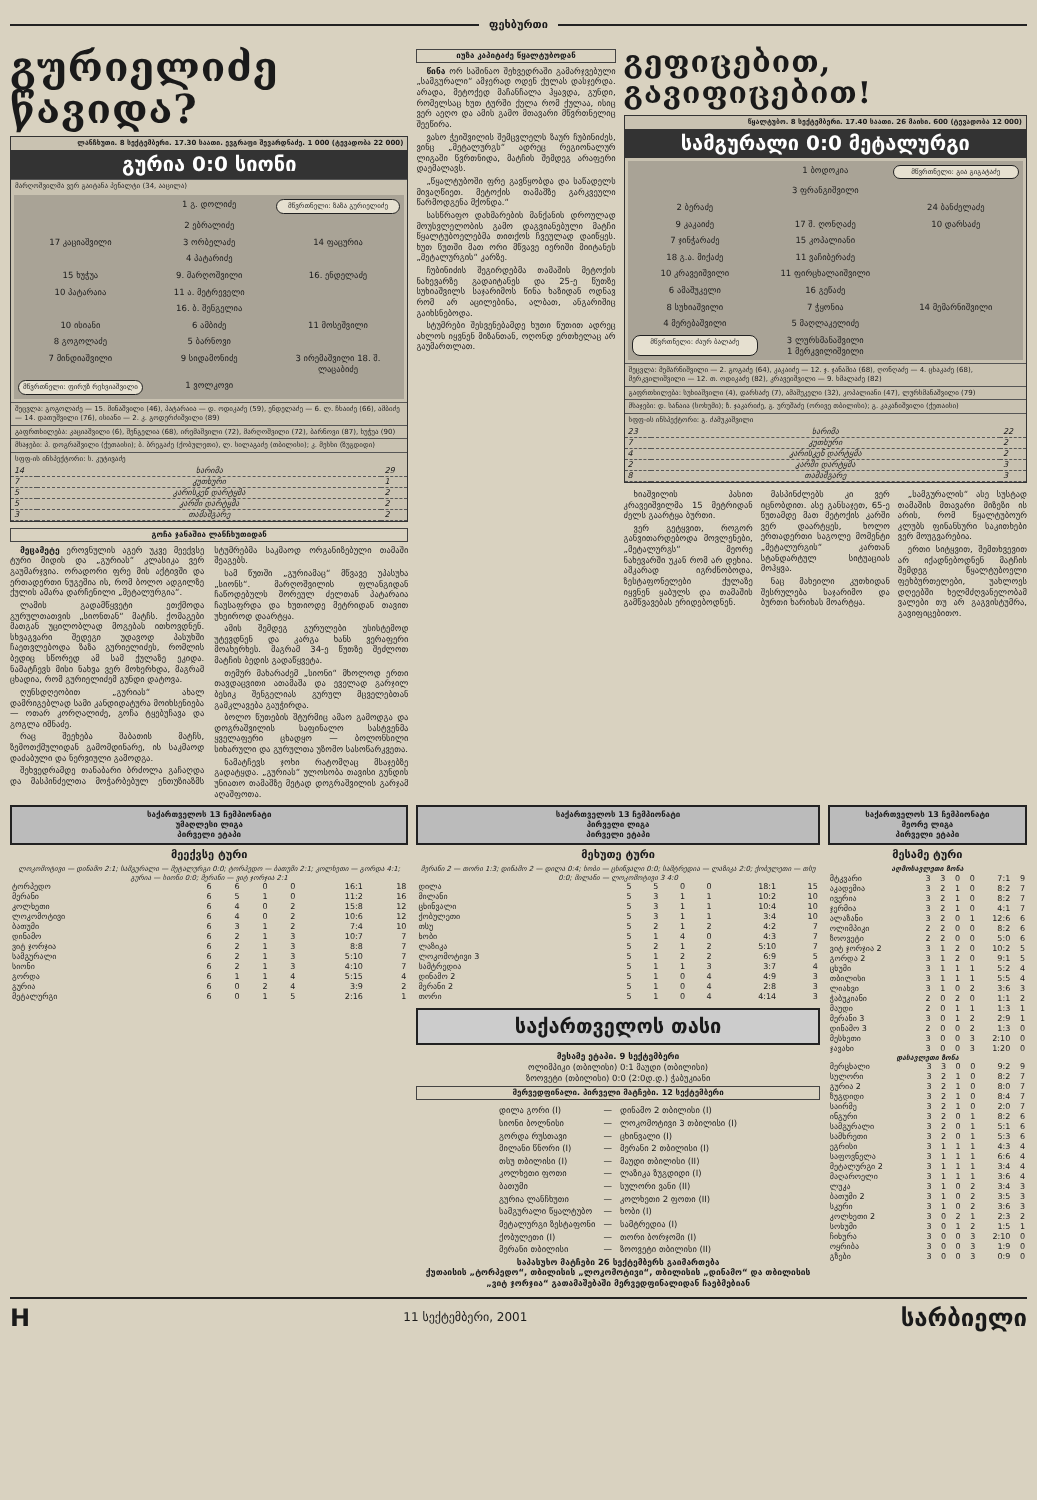ფეხბურთი
გურიელიძე წავიდა?
ლანჩხუთი. 8 სექტემბერი. 17.30 საათი. ევგრაფი შევარდნაძე. 1 000 (ტევადობა 22 000)
გურია 0:0 სიონი
მარღოშვილმა ვერ გაიტანა პენალტი (34, ააცილა)
1 გ. დოლიძე
მწვრთნელი: ზაზა გურიელიძე
2 ებრალიძე
17 კაციაშვილი
3 ორბელაძე
14 ფაცურია
4 პატარიძე
15 ხუჭუა
9. მარღოშვილი
16. ენდელაძე
10 პატარაია
11 ა. მეტრეველი
16. ბ. შენგელია
10 ისიანი
6 ამბიძე
11 მოსეშვილი
8 გოგოლაძე
5 ბარნოვი
7 მინდიაშვილი
9 სიდამონიძე
3 ირემაშვილი 18. შ. ლაცაბიძე
მწვრთნელი: ფირუზ რეხვიაშვილი
1 ვოლკოვი
შეცვლა: გოგოლაძე — 15. მინაშვილი (46), პატარაია — დ. ოდიკაძე (59), ენდელაძე — 6. ლ. ჩხაიძე (66), ამბიძე — 14. დათუშვილი (76), ისიანი — 2. კ. გოდერძიშვილი (89)
გაფრთხილება: კაციაშვილი (6), შენგელია (68), ირემაშვილი (72), მარღოშვილი (72), ბარნოვი (87), ხუჭუა (90)
მსაჯები: პ. დოგრაშვილი (ქუთაისი); ბ. ბრეგაძე (ქობულეთი), ლ. სილაგაძე (თბილისი); კ. მესხი (ზუგდიდი)
სფფ-ის ინსპექტორი: ს. კუტივაძე
| 14 | ხარიმა | 29 |
| 7 | კუთხური | 1 |
| 5 | კარისკენ დარტყმა | 2 |
| 5 | კარში დარტყმა | 2 |
| 3 | თამაშგარე | 2 |
გოჩა ჯანაშია ლანჩხუთიდან
მეცამეტე ეროვნულის აგერ უკვე მეექვსე ტური მიდის და „გურიას“ კლასიკა ვერ გაუმარჯვია. ორადორი ფრე მის აქტივში და ერთადერთი ნუგეშია ის, რომ ბოლო ადგილზე ქულის ამარა დარჩენილი „მეტალურგია“.
ლამის გადამწყვეტი ეთქმოდა გურულთათვის „სიონთან“ მატჩს. ქომაგები მათგან უცილობლად მოგებას ითხოვდნენ. სხვაგვარი შედეგი უდავოდ პასუხში ჩაეთვლებოდა ზაზა გურიელიძეს, რომლის ბედიც სწორედ ამ სამ ქულაზე ეკიდა. ნამატჩევს მისი ნახვა ვერ მოხერხდა, მაგრამ ცხადია, რომ გურიელიძემ გუნდი დატოვა.
ღუნსდღეობით „გურიას“ ახალ დამრიგებლად სამი კანდიდატურა მოიხსენიება — ოთარ კორღალიძე, გოჩა ტყებუჩავა და გოგლა იმნაძე.
რაც შეეხება შაბათის მატჩს, ზემოთქმულიდან გამომდინარე, ის საკმაოდ დაძაბული და ნერვიული გამოდგა.
შეხვედრამდე თანაბარი ბრძოლა გაჩაღდა და მასპინძელთა მოჭარბებულ ენთუზიაზმს სტუმრებმა საკმაოდ ორგანიზებული თამაში შეაგებს.
სამ წუთში „გურიამაც“ მწვავე უპასუხა „სიონს“. მარღოშვილის ფლანგიდან ჩაწოდებულს შორეულ ძელთან პატარაია ჩაუსაფრდა და ხუთიოდე მეტრიდან თავით უხეიროდ დაარტყა.
ამის შემდეგ გურულები უსისტემოდ უტევდნენ და კარგა ხანს ვერაფერი მოახერხეს. მაგრამ 34-ე წუთზე შეძლოთ მატჩის ბედის გადაწყვეტა.
თემურ მახარაძემ „სიონი“ მხოლოდ ერთი თავდაცვითი ათამაშა და ეველად გარჯილ ბესიკ შენგელიას გურულ მცველებთან გამკლავება გაუჭირდა.
ბოლო წუთების შტურმიც ამაო გამოდგა და დოგრაშვილის საფინალო სასტვენმა ყველაფერი ცხადყო — ბოლონსილი სიხარული და გურულთა უზომო სასოწარკვეთა.
ნამატჩევს ჯოხი რატომღაც მსაჯებზე გადატყდა. „გურიას“ ულოსობა თავისი გუნდის უნიათო თამაშზე მეტად დოგრაშვილის გარჯამ აღაშფოთა.
იუზა კაპიტაძე წყალტუბოდან
წინა ორ საშინაო შეხვედრაში გამარჯვებული „სამგურალი“ ამჯერად ოდენ ქულას დასჯერდა. არადა, მეტოქედ მაჩანჩალა ჰყავდა, გუნდი, რომელსაც ხუთ ტურში ქულა რომ ქულაა, ისიც ვერ აეღო და ამის გამო მთავარი მწვრთნელიც შეეწირა.
ვასო ჭეიშვილის შემცვლელს ზაურ ჩუბინიძეს, ვინც „მეტალურგს“ ადრეც რეგიონალურ ლიგაში წვრთნიდა, მატჩის შემდეგ არაფერი დაემალავს.
„წყალტუბოში ფრე გავწყობდა და საწადელს მივაღწიეთ. მეტოქის თამაშზე გარკვეული წარმოდგენა მქონდა.“
სასწრაფო დახმარების მანქანის დროულად მოუსვლელობის გამო დაგვიანებული მატჩი წყალტუბოელებმა თითქოს ჩვეულად დაიწყეს. ხუთ წუთში მათ ორი მწვავე იერიში მიიტანეს „მეტალურგის“ კარზე.
ჩუბინიძის შეგირდებმა თამაშის მეტოქის ნახევარზე გადაიტანეს და 25-ე წუთზე სუხიაშვილს საჯარიმოს წინა ხაზიდან ოდნავ რომ არ აცილებინა, ალბათ, ანგარიშიც გაიხსნებოდა.
სტუმრები შესვენებამდე ხუთი წუთით ადრეც ახლოს იყვნენ მიზანთან, ოღონდ ერთხელაც არ გაუმართლათ.
გეფიცებით, გავიფიცებით!
წყალტუბო. 8 სექტემბერი. 17.40 საათი. 26 მაისი. 600 (ტევადობა 12 000)
სამგურალი 0:0 მეტალურგი
1 ბოდოკია
მწვრთნელი: გია გიგატაძე
3 ფრანგიშვილი
2 ბერაძე
24 ბანძელაძე
9 კაკაიძე
17 შ. ღონღაძე
10 დარსაძე
7 ჯინჭარაძე
15 კოპალიანი
18 გ.ა. მიქაძე
11 ვაჩიბერაძე
10 კრავეიშვილი
11 ფირცხალაიშვილი
6 ამაშუკელი
16 გეწაძე
8 სუხიაშვილი
7 ჭყონია
14 მემარნიშვილი
4 მერებაშვილი
5 მაღლაკელიძე
მწვრთნელი: ძაურ ბალაძე
3 ლურსმანაშვილი
1 მერკვილიშვილი
შეცვლა: მემარნიშვილი — 2. გოგაძე (64), კაკაიძე — 12. ჯ. ჯანაშია (68), ღონღაძე — 4. ცხაკაძე (68), მერკვილიშვილი — 12. თ. ოდიკაძე (82), კრავეიშვილი — 9. ხმალაძე (82)
გაფრთხილება: სუხიაშვილი (4), დარსაძე (7), ამაშუკელი (32), კოპალიანი (47), ლურსმანაშვილი (79)
მსაჯები: დ. სანაია (სოხუმი); ზ. ჯაკარიძე, გ. ურუშაძე (ორივე თბილისი); გ. კაკაჩიშვილი (ქუთაისი)
სფფ-ის ინსპექტორი: გ. ძამუკაშვილი
| 23 | ხარიმა | 22 |
| 7 | კუთხური | 2 |
| 4 | კარისკენ დარტყმა | 2 |
| 2 | კარში დარტყმა | 3 |
| 8 | თამაშგარე | 3 |
ხიაშვილის პასით კრავეიშვილმა 15 მეტრიდან ძელს გაარტყა ბურთი.
ვერ გეტყვით, როგორ განვითარდებოდა მოვლენები, „მეტალურგს“ მეორე ნახევარში უკან რომ არ დეხია. აშკარად იგრძნობოდა, ზესტაფონელები ქულაზე იყვნენ ყაბულს და თამაშის გამწვავებას ერიდებოდნენ.
მასპინძლებს კი ვერ იცნობდით. ასე განსაჯეთ, 65-ე წუთამდე მათ მეტოქის კარში ვერ დაარტყეს, ხოლო ერთადერთი საგოლე მომენტი „მეტალურგის“ კართან სტანდარტულ სიტუაციას მოჰყვა.
ნაც მახეილი კუთხიდან შესრულება საჯარიმო და ბურთი ხარიხას მოარტყა.
„სამგურალის“ ასე სუსტად თამაშის მთავარი მიზეზი ის არის, რომ წყალტუბოურ კლუბს ფინანსური საკითხები ვერ მოუგვარებია.
ერთი სიტყვით, შემთხვევით არ იქადნებოდნენ მატჩის შემდეგ წყალტუბოელი ფეხბურთელები, უახლოეს დღეებში ხელმძღვანელობამ ვალები თუ არ გაგვისტუმრა, გავიფიცებითო.
საქართველოს 13 ჩემპიონატი
უმაღლესი ლიგა
პირველი ეტაპი
მეექვსე ტური
ლოკომოტივი — დინამო 2:1; სამგურალი — მეტალურგი 0:0; ტორპედო — ბათუმი 2:1; კოლხეთი — გორდა 4:1; გურია — სიონი 0:0; მერანი — ვიტ ჯორჯია 2:1
| ტორპედო | 6 | 6 | 0 | 0 | 16:1 | 18 |
| მერანი | 6 | 5 | 1 | 0 | 11:2 | 16 |
| კოლხეთი | 6 | 4 | 0 | 2 | 15:8 | 12 |
| ლოკომოტივი | 6 | 4 | 0 | 2 | 10:6 | 12 |
| ბათუმი | 6 | 3 | 1 | 2 | 7:4 | 10 |
| დინამო | 6 | 2 | 1 | 3 | 10:7 | 7 |
| ვიტ ჯორჯია | 6 | 2 | 1 | 3 | 8:8 | 7 |
| სამგურალი | 6 | 2 | 1 | 3 | 5:10 | 7 |
| სიონი | 6 | 2 | 1 | 3 | 4:10 | 7 |
| გორდა | 6 | 1 | 1 | 4 | 5:15 | 4 |
| გურია | 6 | 0 | 2 | 4 | 3:9 | 2 |
| მეტალურგი | 6 | 0 | 1 | 5 | 2:16 | 1 |
საქართველოს 13 ჩემპიონატი
პირველი ლიგა
პირველი ეტაპი
მეხუთე ტური
მერანი 2 — თორი 1:3; დინამო 2 — დილა 0:4; ხობი — ცხინვალი 0:0; სამტრედია — ლაზიკა 2:0; ქობულეთი — თსუ 0:0; მილანი — ლოკომოტივი 3 4:0
| დილა | 5 | 5 | 0 | 0 | 18:1 | 15 |
| მილანი | 5 | 3 | 1 | 1 | 10:2 | 10 |
| ცხინვალი | 5 | 3 | 1 | 1 | 10:4 | 10 |
| ქობულეთი | 5 | 3 | 1 | 1 | 3:4 | 10 |
| თსუ | 5 | 2 | 1 | 2 | 4:2 | 7 |
| ხობი | 5 | 1 | 4 | 0 | 4:3 | 7 |
| ლაზიკა | 5 | 2 | 1 | 2 | 5:10 | 7 |
| ლოკომოტივი 3 | 5 | 1 | 2 | 2 | 6:9 | 5 |
| სამტრედია | 5 | 1 | 1 | 3 | 3:7 | 4 |
| დინამო 2 | 5 | 1 | 0 | 4 | 4:9 | 3 |
| მერანი 2 | 5 | 1 | 0 | 4 | 2:8 | 3 |
| თორი | 5 | 1 | 0 | 4 | 4:14 | 3 |
საქართველოს თასი
მესამე ეტაპი. 9 სექტემბერი
ოლიმპიკი (თბილისი) 0:1 მაუდი (თბილისი)
ზოოვეტი (თბილისი) 0:0 (2:0დ.დ.) ჭაბუკიანი
მერვედფინალი. პირველი მატჩები. 12 სექტემბერი
| დილა გორი (I) | — | დინამო 2 თბილისი (I) |
| სიონი ბოლნისი | — | ლოკომოტივი 3 თბილისი (I) |
| გორდა რუსთავი | — | ცხინვალი (I) |
| მილანი წნორი (I) | — | მერანი 2 თბილისი (I) |
| თსუ თბილისი (I) | — | მაუდი თბილისი (II) |
| კოლხეთი ფოთი | — | ლაზიკა ზუგდიდი (I) |
| ბათუმი | — | სულორი ვანი (II) |
| გურია ლანჩხუთი | — | კოლხეთი 2 ფოთი (II) |
| სამგურალი წყალტუბო | — | ხობი (I) |
| მეტალურგი ზესტაფონი | — | სამტრედია (I) |
| ქობულეთი (I) | — | თორი ბორჯომი (I) |
| მერანი თბილისი | — | ზოოვეტი თბილისი (II) |
საპასუხო მატჩები 26 სექტემბერს გაიმართება
ქუთაისის „ტორპედო“, თბილისის „ლოკომოტივი“, თბილისის „დინამო“ და თბილისის „ვიტ ჯორჯია“ გათამაშებაში მერვედფინალიდან ჩაებმებიან
საქართველოს 13 ჩემპიონატი
მეორე ლიგა
პირველი ეტაპი
მესამე ტური
აღმოსავლეთი ზონა
| მტკვარი | 3 | 3 | 0 | 0 | 7:1 | 9 |
| აკადემია | 3 | 2 | 1 | 0 | 8:2 | 7 |
| ივერია | 3 | 2 | 1 | 0 | 8:2 | 7 |
| ჯერმია | 3 | 2 | 1 | 0 | 4:1 | 7 |
| ალაზანი | 3 | 2 | 0 | 1 | 12:6 | 6 |
| ოლიმპიკი | 2 | 2 | 0 | 0 | 8:2 | 6 |
| ზოოვეტი | 2 | 2 | 0 | 0 | 5:0 | 6 |
| ვიტ ჯორჯია 2 | 3 | 1 | 2 | 0 | 10:2 | 5 |
| გორდა 2 | 3 | 1 | 2 | 0 | 9:1 | 5 |
| ცხუმი | 3 | 1 | 1 | 1 | 5:2 | 4 |
| თბილისი | 3 | 1 | 1 | 1 | 5:5 | 4 |
| ლიახვი | 3 | 1 | 0 | 2 | 3:6 | 3 |
| ჭაბუკიანი | 2 | 0 | 2 | 0 | 1:1 | 2 |
| მაუდი | 2 | 0 | 1 | 1 | 1:3 | 1 |
| მერანი 3 | 3 | 0 | 1 | 2 | 2:9 | 1 |
| დინამო 3 | 2 | 0 | 0 | 2 | 1:3 | 0 |
| მესხეთი | 3 | 0 | 0 | 3 | 2:10 | 0 |
| ჯავახი | 3 | 0 | 0 | 3 | 1:20 | 0 |
დასავლეთი ზონა
| მერცხალი | 3 | 3 | 0 | 0 | 9:2 | 9 |
| სულორი | 3 | 2 | 1 | 0 | 8:2 | 7 |
| გურია 2 | 3 | 2 | 1 | 0 | 8:0 | 7 |
| ზუგდიდი | 3 | 2 | 1 | 0 | 8:4 | 7 |
| საირმე | 3 | 2 | 1 | 0 | 2:0 | 7 |
| ინგური | 3 | 2 | 0 | 1 | 8:2 | 6 |
| სამგურალი | 3 | 2 | 0 | 1 | 5:1 | 6 |
| სამხრეთი | 3 | 2 | 0 | 1 | 5:3 | 6 |
| ეგრისი | 3 | 1 | 1 | 1 | 4:3 | 4 |
| საფოვნელა | 3 | 1 | 1 | 1 | 6:6 | 4 |
| მეტალურგი 2 | 3 | 1 | 1 | 1 | 3:4 | 4 |
| მაღაროელი | 3 | 1 | 1 | 1 | 3:6 | 4 |
| ლუკა | 3 | 1 | 0 | 2 | 3:4 | 3 |
| ბათუმი 2 | 3 | 1 | 0 | 2 | 3:5 | 3 |
| სკური | 3 | 1 | 0 | 2 | 3:6 | 3 |
| კოლხეთი 2 | 3 | 0 | 2 | 1 | 2:3 | 2 |
| სოხუმი | 3 | 0 | 1 | 2 | 1:5 | 1 |
| ჩიხურა | 3 | 0 | 0 | 3 | 2:10 | 0 |
| ოყრიბა | 3 | 0 | 0 | 3 | 1:9 | 0 |
| გზები | 3 | 0 | 0 | 3 | 0:9 | 0 |
H 11 სექტემბერი, 2001 სარბიელი